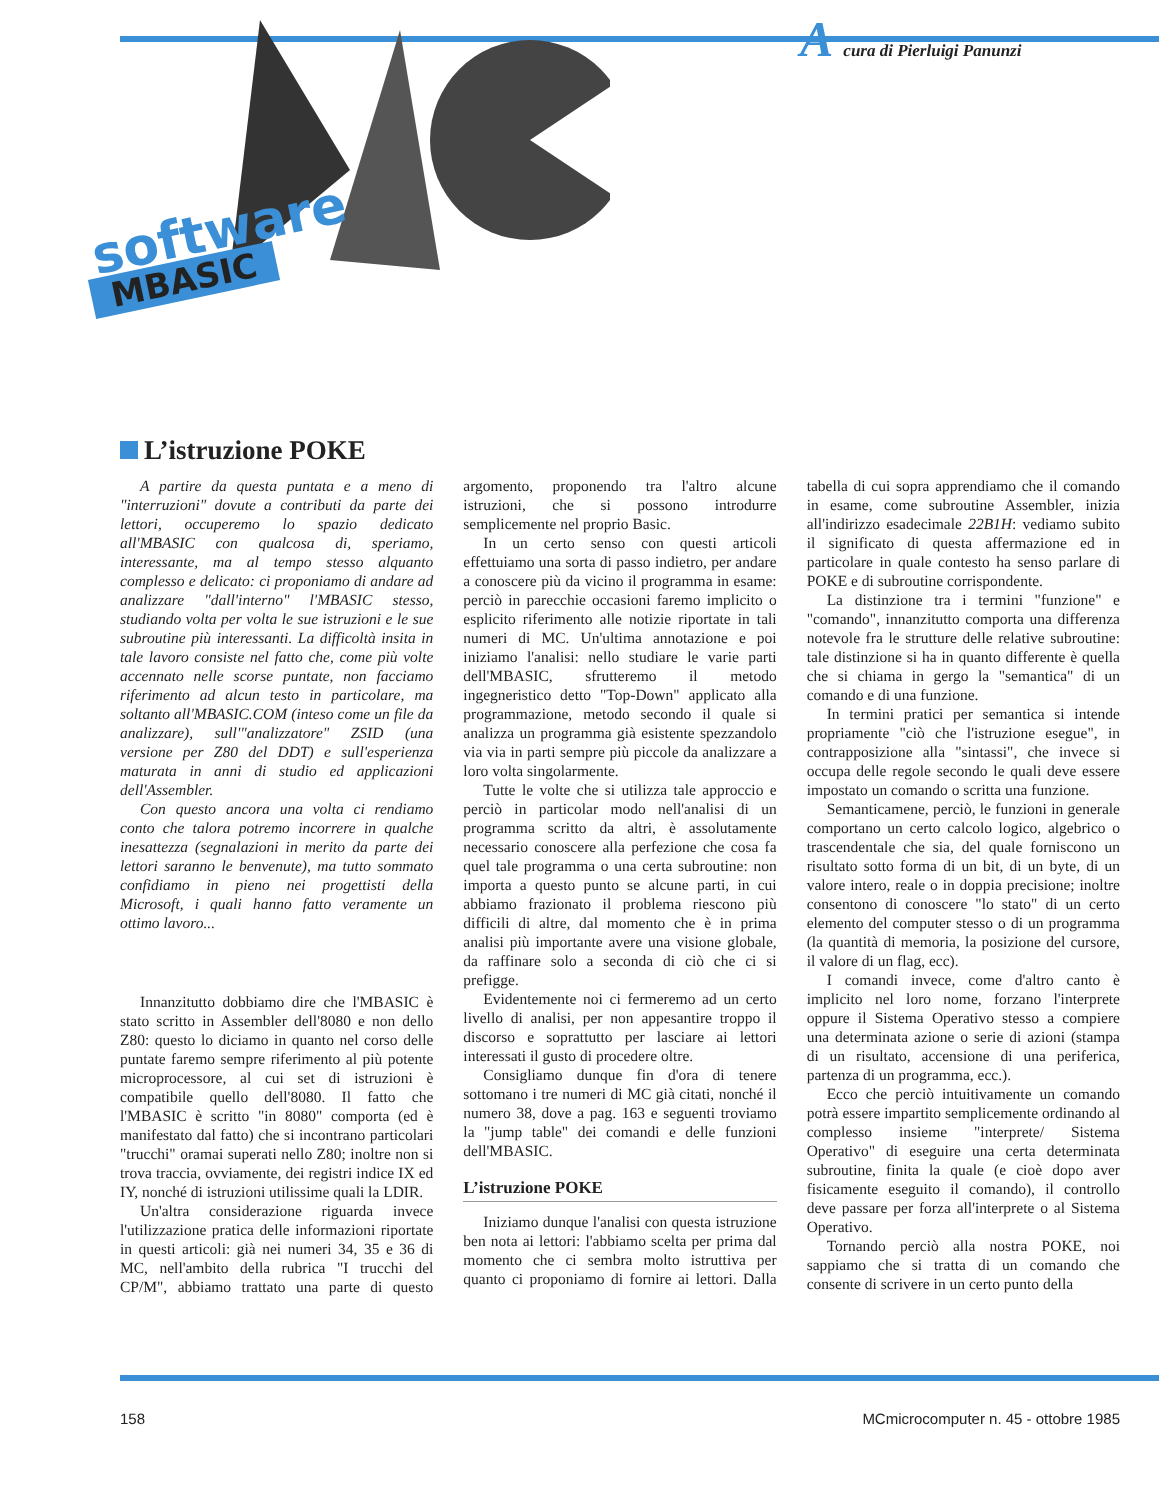Acura di Pierluigi Panunzi
software
MBASIC
L’istruzione POKE
A partire da questa puntata e a meno di "interruzioni" dovute a contributi da parte dei lettori, occuperemo lo spazio dedicato all'MBASIC con qualcosa di, speriamo, interessante, ma al tempo stesso alquanto complesso e delicato: ci proponiamo di andare ad analizzare "dall'interno" l'MBASIC stesso, studiando volta per volta le sue istruzioni e le sue subroutine più interessanti. La difficoltà insita in tale lavoro consiste nel fatto che, come più volte accennato nelle scorse puntate, non facciamo riferimento ad alcun testo in particolare, ma soltanto all'MBASIC.COM (inteso come un file da analizzare), sull'"analizzatore" ZSID (una versione per Z80 del DDT) e sull'esperienza maturata in anni di studio ed applicazioni dell'Assembler.
Con questo ancora una volta ci rendiamo conto che talora potremo incorrere in qualche inesattezza (segnalazioni in merito da parte dei lettori saranno le benvenute), ma tutto sommato confidiamo in pieno nei progettisti della Microsoft, i quali hanno fatto veramente un ottimo lavoro...
Innanzitutto dobbiamo dire che l'MBASIC è stato scritto in Assembler dell'8080 e non dello Z80: questo lo diciamo in quanto nel corso delle puntate faremo sempre riferimento al più potente microprocessore, al cui set di istruzioni è compatibile quello dell'8080. Il fatto che l'MBASIC è scritto "in 8080" comporta (ed è manifestato dal fatto) che si incontrano particolari "trucchi" oramai superati nello Z80; inoltre non si trova traccia, ovviamente, dei registri indice IX ed IY, nonché di istruzioni utilissime quali la LDIR.
Un'altra considerazione riguarda invece l'utilizzazione pratica delle informazioni riportate in questi articoli: già nei numeri 34, 35 e 36 di MC, nell'ambito della rubrica "I trucchi del CP/M", abbiamo trattato una parte di questo argomento, proponendo tra l'altro alcune istruzioni, che si possono introdurre semplicemente nel proprio Basic.
In un certo senso con questi articoli effettuiamo una sorta di passo indietro, per andare a conoscere più da vicino il programma in esame: perciò in parecchie occasioni faremo implicito o esplicito riferimento alle notizie riportate in tali numeri di MC. Un'ultima annotazione e poi iniziamo l'analisi: nello studiare le varie parti dell'MBASIC, sfrutteremo il metodo ingegneristico detto "Top-Down" applicato alla programmazione, metodo secondo il quale si analizza un programma già esistente spezzandolo via via in parti sempre più piccole da analizzare a loro volta singolarmente.
Tutte le volte che si utilizza tale approccio e perciò in particolar modo nell'analisi di un programma scritto da altri, è assolutamente necessario conoscere alla perfezione che cosa fa quel tale programma o una certa subroutine: non importa a questo punto se alcune parti, in cui abbiamo frazionato il problema riescono più difficili di altre, dal momento che è in prima analisi più importante avere una visione globale, da raffinare solo a seconda di ciò che ci si prefigge.
Evidentemente noi ci fermeremo ad un certo livello di analisi, per non appesantire troppo il discorso e soprattutto per lasciare ai lettori interessati il gusto di procedere oltre.
Consigliamo dunque fin d'ora di tenere sottomano i tre numeri di MC già citati, nonché il numero 38, dove a pag. 163 e seguenti troviamo la "jump table" dei comandi e delle funzioni dell'MBASIC.
L’istruzione POKE
Iniziamo dunque l'analisi con questa istruzione ben nota ai lettori: l'abbiamo scelta per prima dal momento che ci sembra molto istruttiva per quanto ci proponiamo di fornire ai lettori. Dalla tabella di cui sopra apprendiamo che il comando in esame, come subroutine Assembler, inizia all'indirizzo esadecimale 22B1H: vediamo subito il significato di questa affermazione ed in particolare in quale contesto ha senso parlare di POKE e di subroutine corrispondente.
La distinzione tra i termini "funzione" e "comando", innanzitutto comporta una differenza notevole fra le strutture delle relative subroutine: tale distinzione si ha in quanto differente è quella che si chiama in gergo la "semantica" di un comando e di una funzione.
In termini pratici per semantica si intende propriamente "ciò che l'istruzione esegue", in contrapposizione alla "sintassi", che invece si occupa delle regole secondo le quali deve essere impostato un comando o scritta una funzione.
Semanticamene, perciò, le funzioni in generale comportano un certo calcolo logico, algebrico o trascendentale che sia, del quale forniscono un risultato sotto forma di un bit, di un byte, di un valore intero, reale o in doppia precisione; inoltre consentono di conoscere "lo stato" di un certo elemento del computer stesso o di un programma (la quantità di memoria, la posizione del cursore, il valore di un flag, ecc).
I comandi invece, come d'altro canto è implicito nel loro nome, forzano l'interprete oppure il Sistema Operativo stesso a compiere una determinata azione o serie di azioni (stampa di un risultato, accensione di una periferica, partenza di un programma, ecc.).
Ecco che perciò intuitivamente un comando potrà essere impartito semplicemente ordinando al complesso insieme "interprete/ Sistema Operativo" di eseguire una certa determinata subroutine, finita la quale (e cioè dopo aver fisicamente eseguito il comando), il controllo deve passare per forza all'interprete o al Sistema Operativo.
Tornando perciò alla nostra POKE, noi sappiamo che si tratta di un comando che consente di scrivere in un certo punto della
158 MCmicrocomputer n. 45 - ottobre 1985